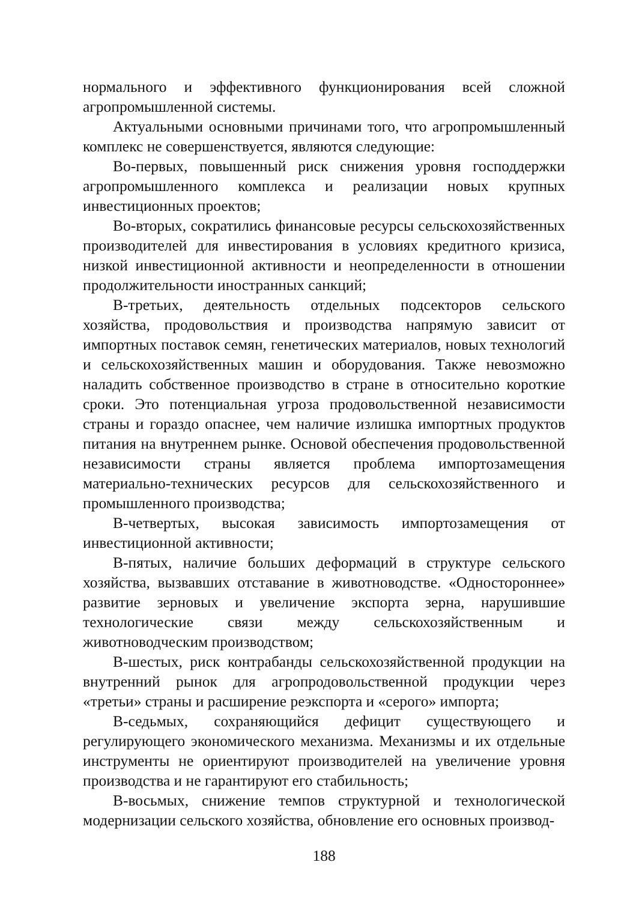нормального и эффективного функционирования всей сложной агропромышленной системы.
Актуальными основными причинами того, что агропромышленный комплекс не совершенствуется, являются следующие:
Во-первых, повышенный риск снижения уровня господдержки агропромышленного комплекса и реализации новых крупных инвестиционных проектов;
Во-вторых, сократились финансовые ресурсы сельскохозяйственных производителей для инвестирования в условиях кредитного кризиса, низкой инвестиционной активности и неопределенности в отношении продолжительности иностранных санкций;
В-третьих, деятельность отдельных подсекторов сельского хозяйства, продовольствия и производства напрямую зависит от импортных поставок семян, генетических материалов, новых технологий и сельскохозяйственных машин и оборудования. Также невозможно наладить собственное производство в стране в относительно короткие сроки. Это потенциальная угроза продовольственной независимости страны и гораздо опаснее, чем наличие излишка импортных продуктов питания на внутреннем рынке. Основой обеспечения продовольственной независимости страны является проблема импортозамещения материально-технических ресурсов для сельскохозяйственного и промышленного производства;
В-четвертых, высокая зависимость импортозамещения от инвестиционной активности;
В-пятых, наличие больших деформаций в структуре сельского хозяйства, вызвавших отставание в животноводстве. «Одностороннее» развитие зерновых и увеличение экспорта зерна, нарушившие технологические связи между сельскохозяйственным и животноводческим производством;
В-шестых, риск контрабанды сельскохозяйственной продукции на внутренний рынок для агропродовольственной продукции через «третьи» страны и расширение реэкспорта и «серого» импорта;
В-седьмых, сохраняющийся дефицит существующего и регулирующего экономического механизма. Механизмы и их отдельные инструменты не ориентируют производителей на увеличение уровня производства и не гарантируют его стабильность;
В-восьмых, снижение темпов структурной и технологической модернизации сельского хозяйства, обновление его основных производ-
188